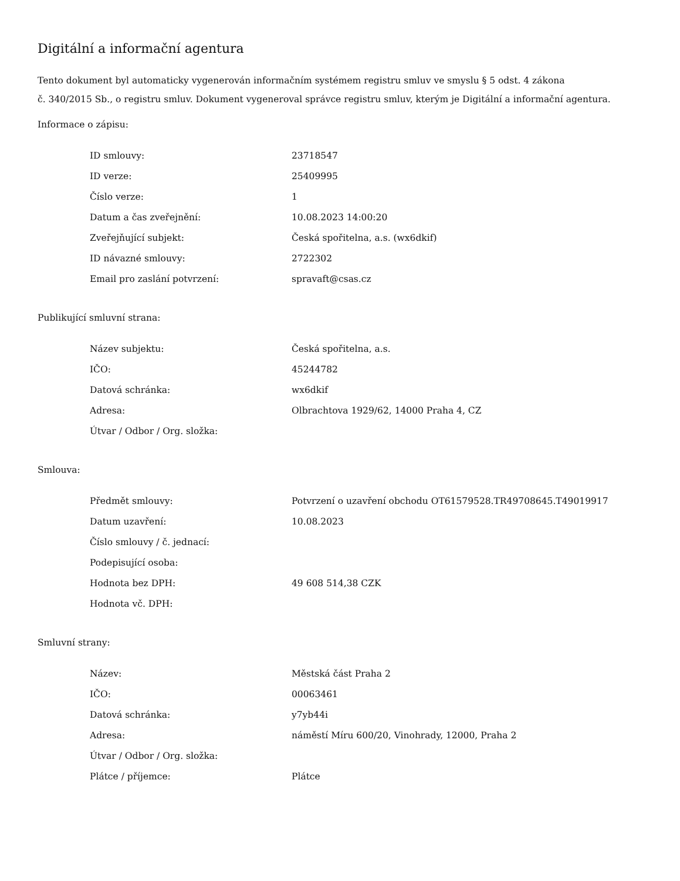Digitální a informační agentura
Tento dokument byl automaticky vygenerován informačním systémem registru smluv ve smyslu § 5 odst. 4 zákona
č. 340/2015 Sb., o registru smluv. Dokument vygeneroval správce registru smluv, kterým je Digitální a informační agentura.
Informace o zápisu:
| ID smlouvy: | 23718547 |
| ID verze: | 25409995 |
| Číslo verze: | 1 |
| Datum a čas zveřejnění: | 10.08.2023 14:00:20 |
| Zveřejňující subjekt: | Česká spořitelna, a.s. (wx6dkif) |
| ID návazné smlouvy: | 2722302 |
| Email pro zaslání potvrzení: | spravaft@csas.cz |
Publikující smluvní strana:
| Název subjektu: | Česká spořitelna, a.s. |
| IČO: | 45244782 |
| Datová schránka: | wx6dkif |
| Adresa: | Olbrachtova 1929/62, 14000 Praha 4, CZ |
| Útvar / Odbor / Org. složka: | |
Smlouva:
| Předmět smlouvy: | Potvrzení o uzavření obchodu OT61579528.TR49708645.T49019917 |
| Datum uzavření: | 10.08.2023 |
| Číslo smlouvy / č. jednací: | |
| Podepisující osoba: | |
| Hodnota bez DPH: | 49 608 514,38 CZK |
| Hodnota vč. DPH: | |
Smluvní strany:
| Název: | Městská část Praha 2 |
| IČO: | 00063461 |
| Datová schránka: | y7yb44i |
| Adresa: | náměstí Míru 600/20, Vinohrady, 12000, Praha 2 |
| Útvar / Odbor / Org. složka: | |
| Plátce / příjemce: | Plátce |